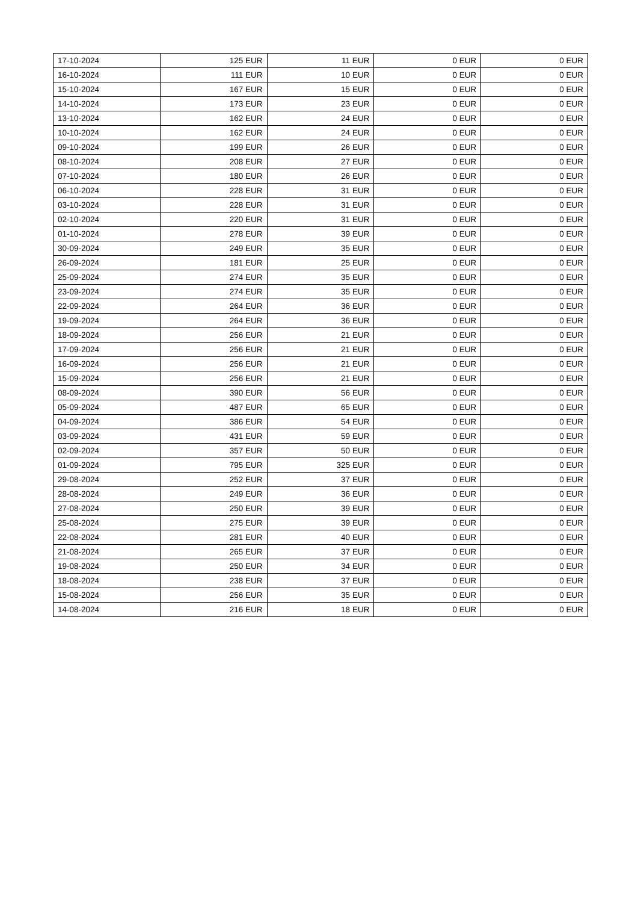| 17-10-2024 | 125 EUR | 11 EUR | 0 EUR | 0 EUR |
| 16-10-2024 | 111 EUR | 10 EUR | 0 EUR | 0 EUR |
| 15-10-2024 | 167 EUR | 15 EUR | 0 EUR | 0 EUR |
| 14-10-2024 | 173 EUR | 23 EUR | 0 EUR | 0 EUR |
| 13-10-2024 | 162 EUR | 24 EUR | 0 EUR | 0 EUR |
| 10-10-2024 | 162 EUR | 24 EUR | 0 EUR | 0 EUR |
| 09-10-2024 | 199 EUR | 26 EUR | 0 EUR | 0 EUR |
| 08-10-2024 | 208 EUR | 27 EUR | 0 EUR | 0 EUR |
| 07-10-2024 | 180 EUR | 26 EUR | 0 EUR | 0 EUR |
| 06-10-2024 | 228 EUR | 31 EUR | 0 EUR | 0 EUR |
| 03-10-2024 | 228 EUR | 31 EUR | 0 EUR | 0 EUR |
| 02-10-2024 | 220 EUR | 31 EUR | 0 EUR | 0 EUR |
| 01-10-2024 | 278 EUR | 39 EUR | 0 EUR | 0 EUR |
| 30-09-2024 | 249 EUR | 35 EUR | 0 EUR | 0 EUR |
| 26-09-2024 | 181 EUR | 25 EUR | 0 EUR | 0 EUR |
| 25-09-2024 | 274 EUR | 35 EUR | 0 EUR | 0 EUR |
| 23-09-2024 | 274 EUR | 35 EUR | 0 EUR | 0 EUR |
| 22-09-2024 | 264 EUR | 36 EUR | 0 EUR | 0 EUR |
| 19-09-2024 | 264 EUR | 36 EUR | 0 EUR | 0 EUR |
| 18-09-2024 | 256 EUR | 21 EUR | 0 EUR | 0 EUR |
| 17-09-2024 | 256 EUR | 21 EUR | 0 EUR | 0 EUR |
| 16-09-2024 | 256 EUR | 21 EUR | 0 EUR | 0 EUR |
| 15-09-2024 | 256 EUR | 21 EUR | 0 EUR | 0 EUR |
| 08-09-2024 | 390 EUR | 56 EUR | 0 EUR | 0 EUR |
| 05-09-2024 | 487 EUR | 65 EUR | 0 EUR | 0 EUR |
| 04-09-2024 | 386 EUR | 54 EUR | 0 EUR | 0 EUR |
| 03-09-2024 | 431 EUR | 59 EUR | 0 EUR | 0 EUR |
| 02-09-2024 | 357 EUR | 50 EUR | 0 EUR | 0 EUR |
| 01-09-2024 | 795 EUR | 325 EUR | 0 EUR | 0 EUR |
| 29-08-2024 | 252 EUR | 37 EUR | 0 EUR | 0 EUR |
| 28-08-2024 | 249 EUR | 36 EUR | 0 EUR | 0 EUR |
| 27-08-2024 | 250 EUR | 39 EUR | 0 EUR | 0 EUR |
| 25-08-2024 | 275 EUR | 39 EUR | 0 EUR | 0 EUR |
| 22-08-2024 | 281 EUR | 40 EUR | 0 EUR | 0 EUR |
| 21-08-2024 | 265 EUR | 37 EUR | 0 EUR | 0 EUR |
| 19-08-2024 | 250 EUR | 34 EUR | 0 EUR | 0 EUR |
| 18-08-2024 | 238 EUR | 37 EUR | 0 EUR | 0 EUR |
| 15-08-2024 | 256 EUR | 35 EUR | 0 EUR | 0 EUR |
| 14-08-2024 | 216 EUR | 18 EUR | 0 EUR | 0 EUR |